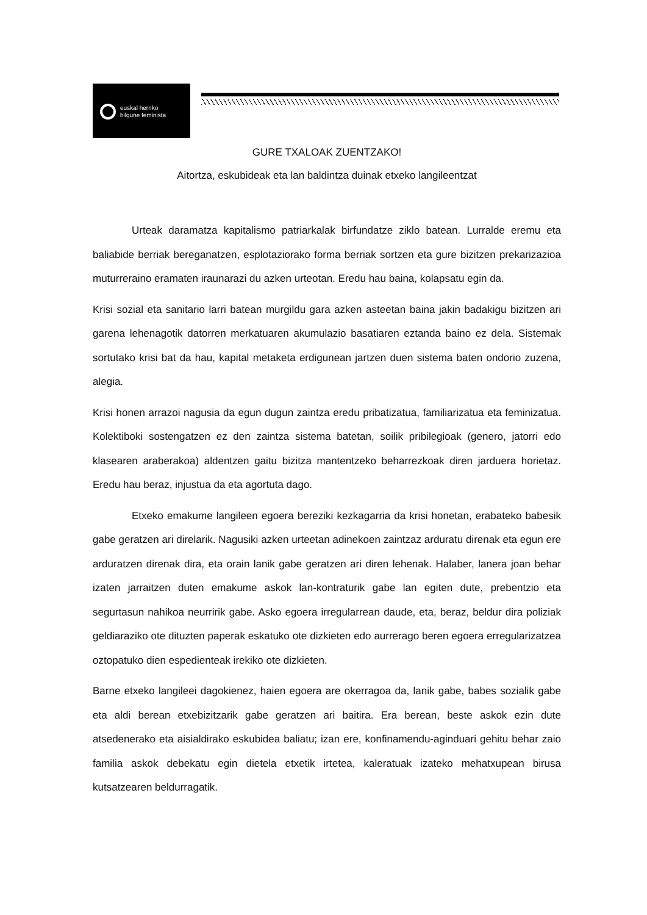euskal herriko
bilgune feminista
GURE TXALOAK ZUENTZAKO!
Aitortza, eskubideak eta lan baldintza duinak etxeko langileentzat
Urteak daramatza kapitalismo patriarkalak birfundatze ziklo batean. Lurralde eremu eta baliabide berriak bereganatzen, esplotaziorako forma berriak sortzen eta gure bizitzen prekarizazioa muturreraino eramaten iraunarazi du azken urteotan. Eredu hau baina, kolapsatu egin da.
Krisi sozial eta sanitario larri batean murgildu gara azken asteetan baina jakin badakigu bizitzen ari garena lehenagotik datorren merkatuaren akumulazio basatiaren eztanda baino ez dela. Sistemak sortutako krisi bat da hau, kapital metaketa erdigunean jartzen duen sistema baten ondorio zuzena, alegia.
Krisi honen arrazoi nagusia da egun dugun zaintza eredu pribatizatua, familiarizatua eta feminizatua. Kolektiboki sostengatzen ez den zaintza sistema batetan, soilik pribilegioak (genero, jatorri edo klasearen araberakoa) aldentzen gaitu bizitza mantentzeko beharrezkoak diren jarduera horietaz. Eredu hau beraz, injustua da eta agortuta dago.
Etxeko emakume langileen egoera bereziki kezkagarria da krisi honetan, erabateko babesik gabe geratzen ari direlarik. Nagusiki azken urteetan adinekoen zaintzaz arduratu direnak eta egun ere arduratzen direnak dira, eta orain lanik gabe geratzen ari diren lehenak. Halaber, lanera joan behar izaten jarraitzen duten emakume askok lan-kontraturik gabe lan egiten dute, prebentzio eta segurtasun nahikoa neurririk gabe. Asko egoera irregularrean daude, eta, beraz, beldur dira poliziak geldiaraziko ote dituzten paperak eskatuko ote dizkieten edo aurrerago beren egoera erregularizatzea oztopatuko dien espedienteak irekiko ote dizkieten.
Barne etxeko langileei dagokienez, haien egoera are okerragoa da, lanik gabe, babes sozialik gabe eta aldi berean etxebizitzarik gabe geratzen ari baitira. Era berean, beste askok ezin dute atsedenerako eta aisialdirako eskubidea baliatu; izan ere, konfinamendu-aginduari gehitu behar zaio familia askok debekatu egin dietela etxetik irtetea, kaleratuak izateko mehatxupean birusa kutsatzearen beldurragatik.